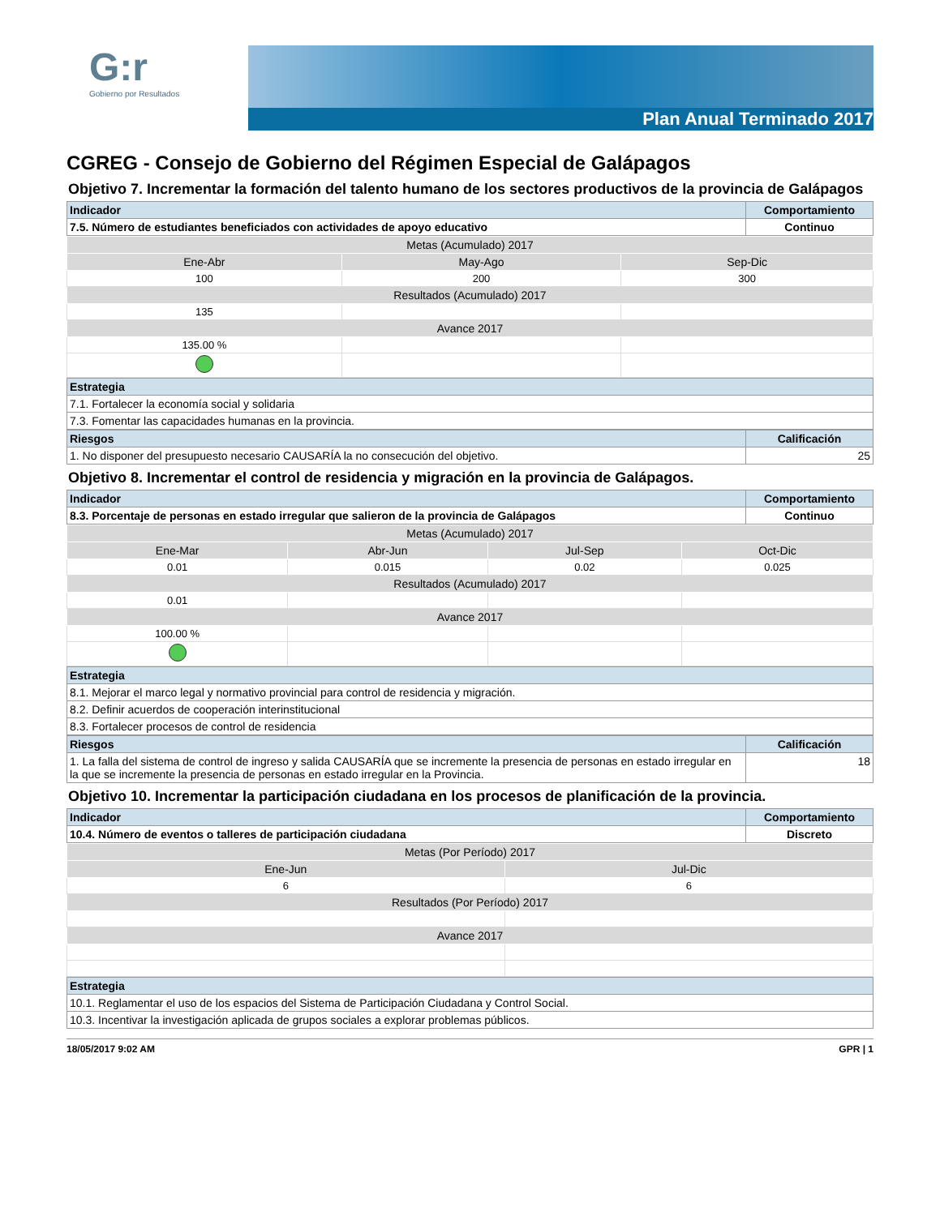G:r
Gobierno por Resultados
Plan Anual Terminado 2017
CGREG - Consejo de Gobierno del Régimen Especial de Galápagos
Objetivo 7. Incrementar la formación del talento humano de los sectores productivos de la provincia de Galápagos
| Indicador | Comportamiento |
| --- | --- |
| 7.5. Número de estudiantes beneficiados con actividades de apoyo educativo | Continuo |
| Metas (Acumulado) 2017 | | |
| Ene-Abr | May-Ago | Sep-Dic |
| 100 | 200 | 300 |
| Resultados (Acumulado) 2017 | | |
| 135 | | |
| Avance 2017 | | |
| 135.00 % | | |
| Estrategia |
| --- |
| 7.1. Fortalecer la economía social y solidaria |
| 7.3. Fomentar las capacidades humanas en la provincia. |
| Riesgos | Calificación |
| --- | --- |
| 1. No disponer del presupuesto necesario CAUSARÍA la no consecución del objetivo. | 25 |
Objetivo 8. Incrementar el control de residencia y migración en la provincia de Galápagos.
| Indicador | Comportamiento |
| --- | --- |
| 8.3. Porcentaje de personas en estado irregular que salieron de la provincia de Galápagos | Continuo |
| Metas (Acumulado) 2017 | | | |
| Ene-Mar | Abr-Jun | Jul-Sep | Oct-Dic |
| 0.01 | 0.015 | 0.02 | 0.025 |
| Resultados (Acumulado) 2017 | | | |
| 0.01 | | | |
| Avance 2017 | | | |
| 100.00 % | | | |
| Estrategia |
| --- |
| 8.1. Mejorar el marco legal y normativo provincial para control de residencia y migración. |
| 8.2. Definir acuerdos de cooperación interinstitucional |
| 8.3. Fortalecer procesos de control de residencia |
| Riesgos | Calificación |
| --- | --- |
| 1. La falla del sistema de control de ingreso y salida CAUSARÍA que se incremente la presencia de personas en estado irregular en la que se incremente la presencia de personas en estado irregular en la Provincia. | 18 |
Objetivo 10. Incrementar la participación ciudadana en los procesos de planificación de la provincia.
| Indicador | Comportamiento |
| --- | --- |
| 10.4. Número de eventos o talleres de participación ciudadana | Discreto |
| Metas (Por Período) 2017 | |
| Ene-Jun | Jul-Dic |
| 6 | 6 |
| Resultados (Por Período) 2017 | |
| Avance 2017 | |
| Estrategia |
| --- |
| 10.1. Reglamentar el uso de los espacios del Sistema de Participación Ciudadana y Control Social. |
| 10.3. Incentivar la investigación aplicada de grupos sociales a explorar problemas públicos. |
18/05/2017 9:02 AM GPR | 1